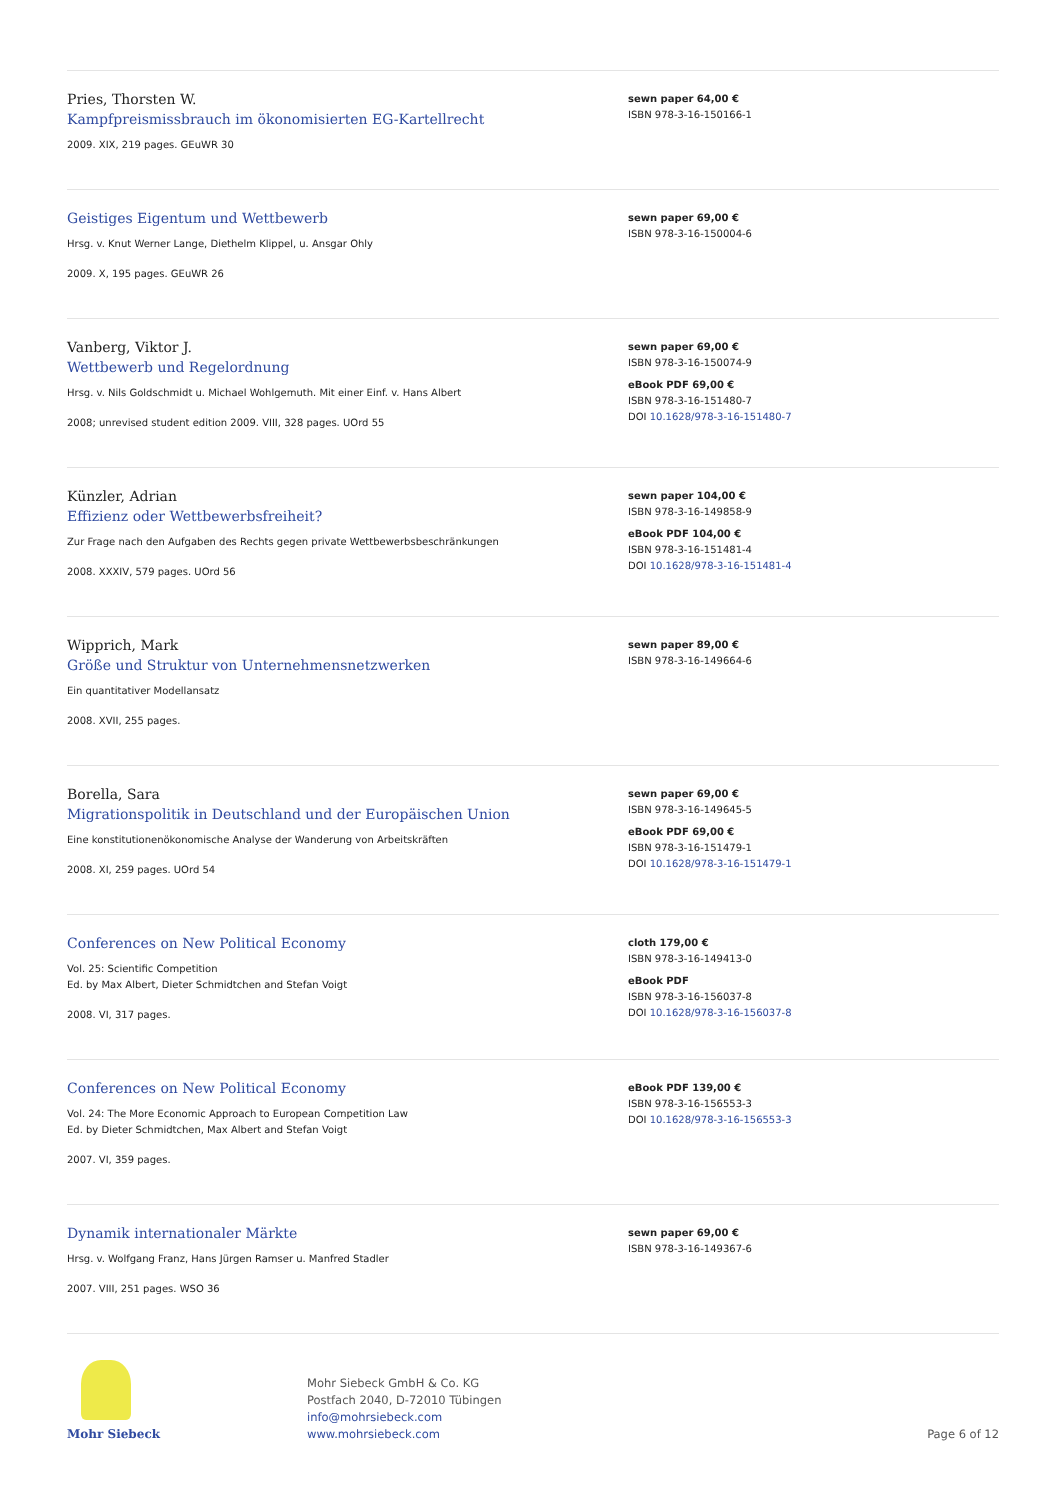Pries, Thorsten W.
Kampfpreismissbrauch im ökonomisierten EG-Kartellrecht
2009. XIX, 219 pages. GEuWR 30
sewn paper 64,00 €
ISBN 978-3-16-150166-1
Geistiges Eigentum und Wettbewerb
Hrsg. v. Knut Werner Lange, Diethelm Klippel, u. Ansgar Ohly
2009. X, 195 pages. GEuWR 26
sewn paper 69,00 €
ISBN 978-3-16-150004-6
Vanberg, Viktor J.
Wettbewerb und Regelordnung
Hrsg. v. Nils Goldschmidt u. Michael Wohlgemuth. Mit einer Einf. v. Hans Albert
2008; unrevised student edition 2009. VIII, 328 pages. UOrd 55
sewn paper 69,00 €
ISBN 978-3-16-150074-9
eBook PDF 69,00 €
ISBN 978-3-16-151480-7
DOI 10.1628/978-3-16-151480-7
Künzler, Adrian
Effizienz oder Wettbewerbsfreiheit?
Zur Frage nach den Aufgaben des Rechts gegen private Wettbewerbsbeschränkungen
2008. XXXIV, 579 pages. UOrd 56
sewn paper 104,00 €
ISBN 978-3-16-149858-9
eBook PDF 104,00 €
ISBN 978-3-16-151481-4
DOI 10.1628/978-3-16-151481-4
Wipprich, Mark
Größe und Struktur von Unternehmensnetzwerken
Ein quantitativer Modellansatz
2008. XVII, 255 pages.
sewn paper 89,00 €
ISBN 978-3-16-149664-6
Borella, Sara
Migrationspolitik in Deutschland und der Europäischen Union
Eine konstitutionenökonomische Analyse der Wanderung von Arbeitskräften
2008. XI, 259 pages. UOrd 54
sewn paper 69,00 €
ISBN 978-3-16-149645-5
eBook PDF 69,00 €
ISBN 978-3-16-151479-1
DOI 10.1628/978-3-16-151479-1
Conferences on New Political Economy
Vol. 25: Scientific Competition
Ed. by Max Albert, Dieter Schmidtchen and Stefan Voigt
2008. VI, 317 pages.
cloth 179,00 €
ISBN 978-3-16-149413-0
eBook PDF
ISBN 978-3-16-156037-8
DOI 10.1628/978-3-16-156037-8
Conferences on New Political Economy
Vol. 24: The More Economic Approach to European Competition Law
Ed. by Dieter Schmidtchen, Max Albert and Stefan Voigt
2007. VI, 359 pages.
eBook PDF 139,00 €
ISBN 978-3-16-156553-3
DOI 10.1628/978-3-16-156553-3
Dynamik internationaler Märkte
Hrsg. v. Wolfgang Franz, Hans Jürgen Ramser u. Manfred Stadler
2007. VIII, 251 pages. WSO 36
sewn paper 69,00 €
ISBN 978-3-16-149367-6
Mohr Siebeck
Mohr Siebeck GmbH & Co. KG
Postfach 2040, D-72010 Tübingen
info@mohrsiebeck.com
www.mohrsiebeck.com
Page 6 of 12